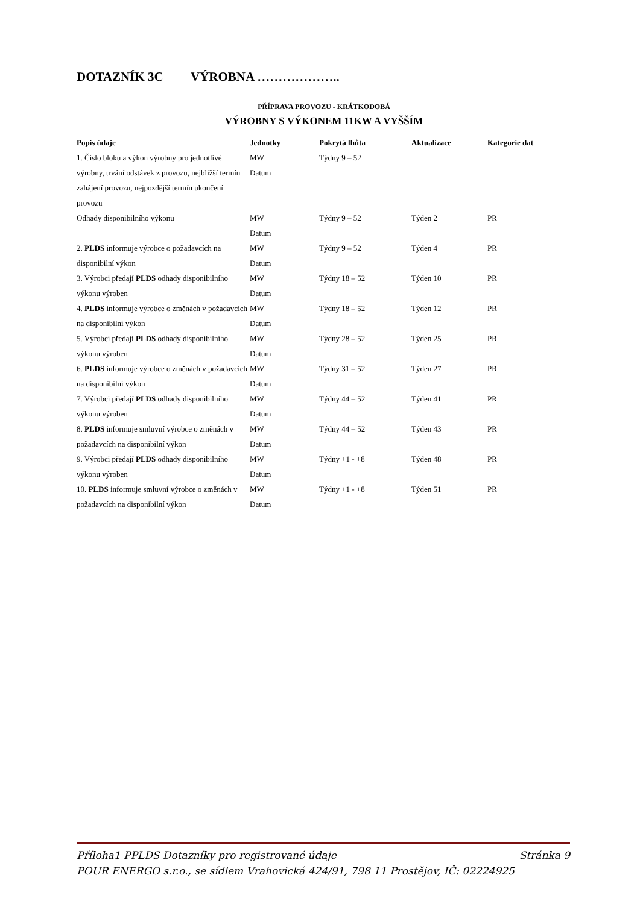DOTAZNÍK 3C VÝROBNA ………………..
PŘÍPRAVA PROVOZU - KRÁTKODOBÁ
VÝROBNY S VÝKONEM 11KW A VYŠŠÍM
| Popis údaje | Jednotky | Pokrytá lhůta | Aktualizace | Kategorie dat |
| --- | --- | --- | --- | --- |
| 1. Číslo bloku a výkon výrobny pro jednotlivé výrobny, trvání odstávek z provozu, nejbližší termín zahájení provozu, nejpozdější termín ukončení provozu | MW Datum | Týdny 9 – 52 | | |
| Odhady disponibilního výkonu | MW Datum | Týdny 9 – 52 | Týden 2 | PR |
| 2. PLDS informuje výrobce o požadavcích na disponibilní výkon | MW Datum | Týdny 9 – 52 | Týden 4 | PR |
| 3. Výrobci předají PLDS odhady disponibilního výkonu výroben | MW Datum | Týdny 18 – 52 | Týden 10 | PR |
| 4. PLDS informuje výrobce o změnách v požadavcích na disponibilní výkon | MW Datum | Týdny 18 – 52 | Týden 12 | PR |
| 5. Výrobci předají PLDS odhady disponibilního výkonu výroben | MW Datum | Týdny 28 – 52 | Týden 25 | PR |
| 6. PLDS informuje výrobce o změnách v požadavcích na disponibilní výkon | MW Datum | Týdny 31 – 52 | Týden 27 | PR |
| 7. Výrobci předají PLDS odhady disponibilního výkonu výroben | MW Datum | Týdny 44 – 52 | Týden 41 | PR |
| 8. PLDS informuje smluvní výrobce o změnách v požadavcích na disponibilní výkon | MW Datum | Týdny 44 – 52 | Týden 43 | PR |
| 9. Výrobci předají PLDS odhady disponibilního výkonu výroben | MW Datum | Týdny +1 - +8 | Týden 48 | PR |
| 10. PLDS informuje smluvní výrobce o změnách v požadavcích na disponibilní výkon | MW Datum | Týdny +1 - +8 | Týden 51 | PR |
Stránka 9 Příloha1 PPLDS Dotazníky pro registrované údaje
POUR ENERGO s.r.o., se sídlem Vrahovická 424/91, 798 11 Prostějov, IČ: 02224925